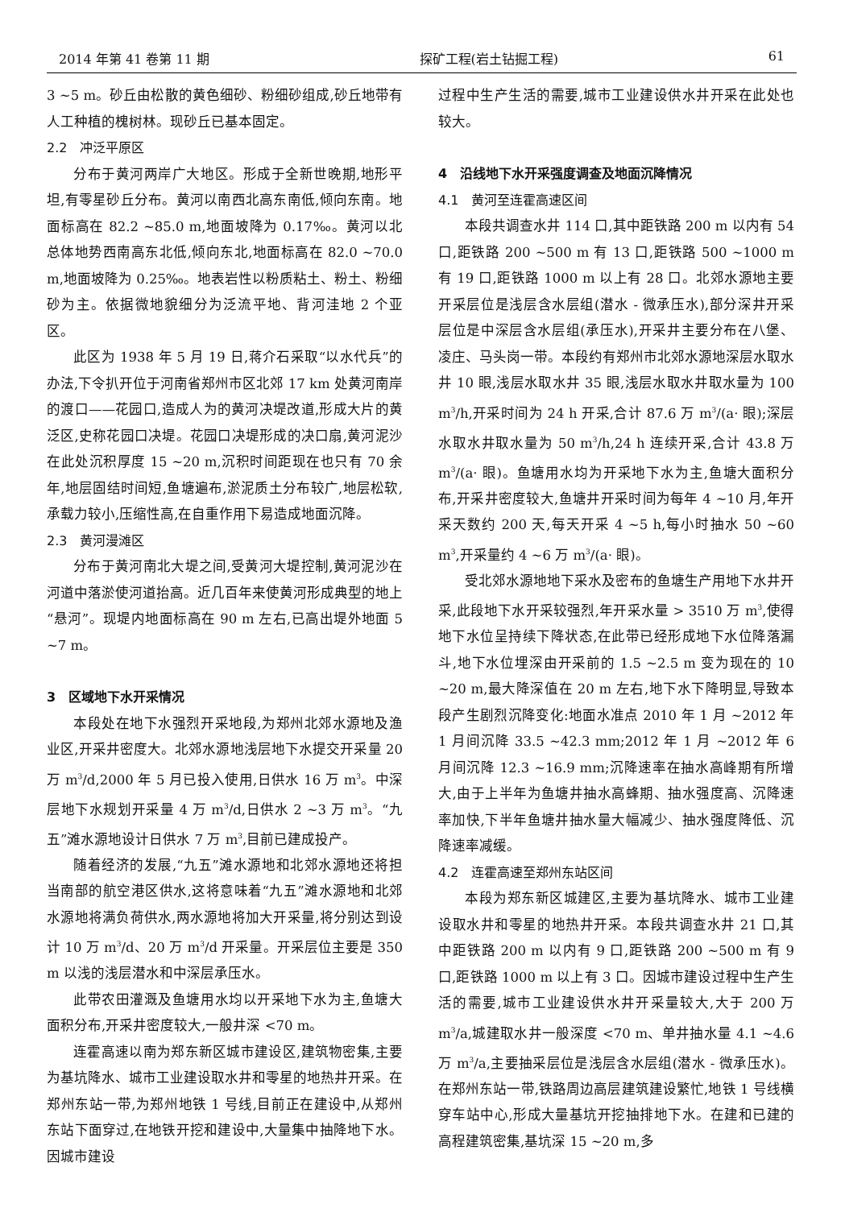2014 年第 41 卷第 11 期 探矿工程(岩土钻掘工程) 61
3 ~5 m。砂丘由松散的黄色细砂、粉细砂组成,砂丘地带有人工种植的槐树林。现砂丘已基本固定。
2.2　冲泛平原区
分布于黄河两岸广大地区。形成于全新世晚期,地形平坦,有零星砂丘分布。黄河以南西北高东南低,倾向东南。地面标高在 82.2 ~85.0 m,地面坡降为 0.17‰。黄河以北总体地势西南高东北低,倾向东北,地面标高在 82.0 ~70.0 m,地面坡降为 0.25‰。地表岩性以粉质粘土、粉土、粉细砂为主。依据微地貌细分为泛流平地、背河洼地 2 个亚区。
此区为 1938 年 5 月 19 日,蒋介石采取“以水代兵”的办法,下令扒开位于河南省郑州市区北郊 17 km 处黄河南岸的渡口——花园口,造成人为的黄河决堤改道,形成大片的黄泛区,史称花园口决堤。花园口决堤形成的决口扇,黄河泥沙在此处沉积厚度 15 ~20 m,沉积时间距现在也只有 70 余年,地层固结时间短,鱼塘遍布,淤泥质土分布较广,地层松软,承载力较小,压缩性高,在自重作用下易造成地面沉降。
2.3　黄河漫滩区
分布于黄河南北大堤之间,受黄河大堤控制,黄河泥沙在河道中落淤使河道抬高。近几百年来使黄河形成典型的地上“悬河”。现堤内地面标高在 90 m 左右,已高出堤外地面 5 ~7 m。
3　区域地下水开采情况
本段处在地下水强烈开采地段,为郑州北郊水源地及渔业区,开采井密度大。北郊水源地浅层地下水提交开采量 20 万 m<sup>3</sup>/d,2000 年 5 月已投入使用,日供水 16 万 m<sup>3</sup>。中深层地下水规划开采量 4 万 m<sup>3</sup>/d,日供水 2 ~3 万 m<sup>3</sup>。“九五”滩水源地设计日供水 7 万 m<sup>3</sup>,目前已建成投产。
随着经济的发展,“九五”滩水源地和北郊水源地还将担当南部的航空港区供水,这将意味着“九五”滩水源地和北郊水源地将满负荷供水,两水源地将加大开采量,将分别达到设计 10 万 m<sup>3</sup>/d、20 万 m<sup>3</sup>/d 开采量。开采层位主要是 350 m 以浅的浅层潜水和中深层承压水。
此带农田灌溉及鱼塘用水均以开采地下水为主,鱼塘大面积分布,开采井密度较大,一般井深 <70 m。
连霍高速以南为郑东新区城市建设区,建筑物密集,主要为基坑降水、城市工业建设取水井和零星的地热井开采。在郑州东站一带,为郑州地铁 1 号线,目前正在建设中,从郑州东站下面穿过,在地铁开挖和建设中,大量集中抽降地下水。因城市建设
过程中生产生活的需要,城市工业建设供水井开采在此处也较大。
4　沿线地下水开采强度调查及地面沉降情况
4.1　黄河至连霍高速区间
本段共调查水井 114 口,其中距铁路 200 m 以内有 54 口,距铁路 200 ~500 m 有 13 口,距铁路 500 ~1000 m 有 19 口,距铁路 1000 m 以上有 28 口。北郊水源地主要开采层位是浅层含水层组(潜水 - 微承压水),部分深井开采层位是中深层含水层组(承压水),开采井主要分布在八堡、凌庄、马头岗一带。本段约有郑州市北郊水源地深层水取水井 10 眼,浅层水取水井 35 眼,浅层水取水井取水量为 100 m<sup>3</sup>/h,开采时间为 24 h 开采,合计 87.6 万 m<sup>3</sup>/(a· 眼);深层水取水井取水量为 50 m<sup>3</sup>/h,24 h 连续开采,合计 43.8 万 m<sup>3</sup>/(a· 眼)。鱼塘用水均为开采地下水为主,鱼塘大面积分布,开采井密度较大,鱼塘井开采时间为每年 4 ~10 月,年开采天数约 200 天,每天开采 4 ~5 h,每小时抽水 50 ~60 m<sup>3</sup>,开采量约 4 ~6 万 m<sup>3</sup>/(a· 眼)。
受北郊水源地地下采水及密布的鱼塘生产用地下水井开采,此段地下水开采较强烈,年开采水量 > 3510 万 m<sup>3</sup>,使得地下水位呈持续下降状态,在此带已经形成地下水位降落漏斗,地下水位埋深由开采前的 1.5 ~2.5 m 变为现在的 10 ~20 m,最大降深值在 20 m 左右,地下水下降明显,导致本段产生剧烈沉降变化:地面水准点 2010 年 1 月 ~2012 年 1 月间沉降 33.5 ~42.3 mm;2012 年 1 月 ~2012 年 6 月间沉降 12.3 ~16.9 mm;沉降速率在抽水高峰期有所增大,由于上半年为鱼塘井抽水高蜂期、抽水强度高、沉降速率加快,下半年鱼塘井抽水量大幅减少、抽水强度降低、沉降速率减缓。
4.2　连霍高速至郑州东站区间
本段为郑东新区城建区,主要为基坑降水、城市工业建设取水井和零星的地热井开采。本段共调查水井 21 口,其中距铁路 200 m 以内有 9 口,距铁路 200 ~500 m 有 9 口,距铁路 1000 m 以上有 3 口。因城市建设过程中生产生活的需要,城市工业建设供水井开采量较大,大于 200 万 m<sup>3</sup>/a,城建取水井一般深度 <70 m、单井抽水量 4.1 ~4.6 万 m<sup>3</sup>/a,主要抽采层位是浅层含水层组(潜水 - 微承压水)。在郑州东站一带,铁路周边高层建筑建设繁忙,地铁 1 号线横穿车站中心,形成大量基坑开挖抽排地下水。在建和已建的高程建筑密集,基坑深 15 ~20 m,多